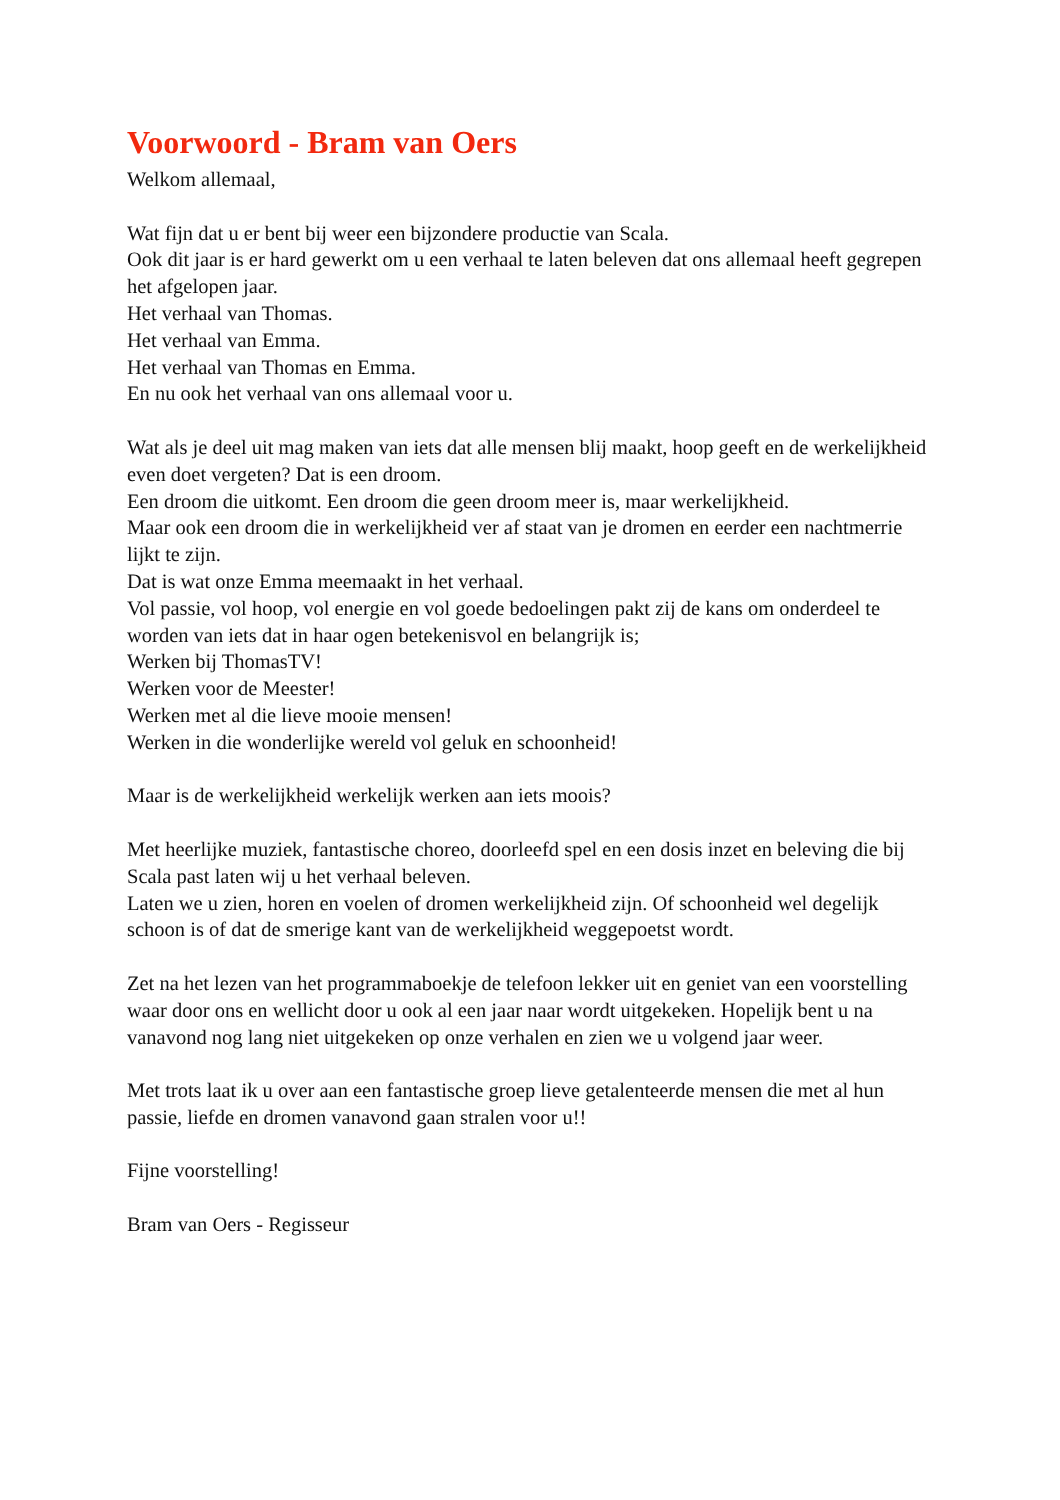Voorwoord - Bram van Oers
Welkom allemaal,
Wat fijn dat u er bent bij weer een bijzondere productie van Scala.
Ook dit jaar is er hard gewerkt om u een verhaal te laten beleven dat ons allemaal heeft gegrepen het afgelopen jaar.
Het verhaal van Thomas.
Het verhaal van Emma.
Het verhaal van Thomas en Emma.
En nu ook het verhaal van ons allemaal voor u.
Wat als je deel uit mag maken van iets dat alle mensen blij maakt, hoop geeft en de werkelijkheid even doet vergeten? Dat is een droom.
Een droom die uitkomt. Een droom die geen droom meer is, maar werkelijkheid.
Maar ook een droom die in werkelijkheid ver af staat van je dromen en eerder een nachtmerrie lijkt te zijn.
Dat is wat onze Emma meemaakt in het verhaal.
Vol passie, vol hoop, vol energie en vol goede bedoelingen pakt zij de kans om onderdeel te worden van iets dat in haar ogen betekenisvol en belangrijk is;
Werken bij ThomasTV!
Werken voor de Meester!
Werken met al die lieve mooie mensen!
Werken in die wonderlijke wereld vol geluk en schoonheid!
Maar is de werkelijkheid werkelijk werken aan iets moois?
Met heerlijke muziek, fantastische choreo, doorleefd spel en een dosis inzet en beleving die bij Scala past laten wij u het verhaal beleven.
Laten we u zien, horen en voelen of dromen werkelijkheid zijn. Of schoonheid wel degelijk schoon is of dat de smerige kant van de werkelijkheid weggepoetst wordt.
Zet na het lezen van het programmaboekje de telefoon lekker uit en geniet van een voorstelling waar door ons en wellicht door u ook al een jaar naar wordt uitgekeken. Hopelijk bent u na vanavond nog lang niet uitgekeken op onze verhalen en zien we u volgend jaar weer.
Met trots laat ik u over aan een fantastische groep lieve getalenteerde mensen die met al hun passie, liefde en dromen vanavond gaan stralen voor u!!
Fijne voorstelling!
Bram van Oers - Regisseur